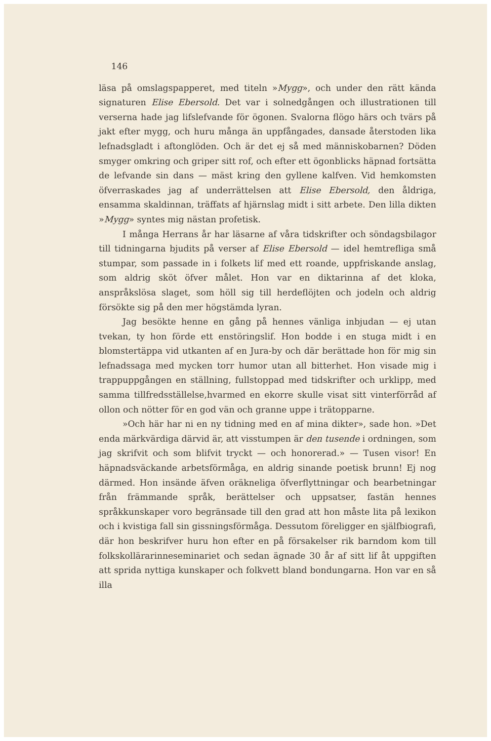146
läsa på omslagspapperet, med titeln »Mygg», och under den rätt kända signaturen Elise Ebersold. Det var i solnedgången och illustrationen till verserna hade jag lifslefvande för ögonen. Svalorna flögo härs och tvärs på jakt efter mygg, och huru många än uppfångades, dansade återstoden lika lefnadsgladt i aftonglöden. Och är det ej så med människobarnen? Döden smyger omkring och griper sitt rof, och efter ett ögonblicks häpnad fortsätta de lefvande sin dans — mäst kring den gyllene kalfven. Vid hemkomsten öfverraskades jag af underrättelsen att Elise Ebersold, den åldriga, ensamma skaldinnan, träffats af hjärnslag midt i sitt arbete. Den lilla dikten »Mygg» syntes mig nästan profetisk.
I många Herrans år har läsarne af våra tidskrifter och söndagsbilagor till tidningarna bjudits på verser af Elise Ebersold — idel hemtrefliga små stumpar, som passade in i folkets lif med ett roande, uppfriskande anslag, som aldrig sköt öfver målet. Hon var en diktarinna af det kloka, anspråkslösa slaget, som höll sig till herdeflöjten och jodeln och aldrig försökte sig på den mer högstämda lyran.
Jag besökte henne en gång på hennes vänliga inbjudan — ej utan tvekan, ty hon förde ett enstöringslif. Hon bodde i en stuga midt i en blomstertäppa vid utkanten af en Jura-by och där berättade hon för mig sin lefnadssaga med mycken torr humor utan all bitterhet. Hon visade mig i trappuppgången en ställning, fullstoppad med tidskrifter och urklipp, med samma tillfredsställelse,hvarmed en ekorre skulle visat sitt vinterförråd af ollon och nötter för en god vän och granne uppe i trätopparne.
»Och här har ni en ny tidning med en af mina dikter», sade hon. »Det enda märkvärdiga därvid är, att visstumpen är den tusende i ordningen, som jag skrifvit och som blifvit tryckt — och honorerad.» — Tusen visor! En häpnadsväckande arbetsförmåga, en aldrig sinande poetisk brunn! Ej nog därmed. Hon insände äfven oräkneliga öfverflyttningar och bearbetningar från främmande språk, berättelser och uppsatser, fastän hennes språkkunskaper voro begränsade till den grad att hon måste lita på lexikon och i kvistiga fall sin gissningsförmåga. Dessutom föreligger en själfbiografi, där hon beskrifver huru hon efter en på försakelser rik barndom kom till folkskollärarinneseminariet och sedan ägnade 30 år af sitt lif åt uppgiften att sprida nyttiga kunskaper och folkvett bland bondungarna. Hon var en så illa